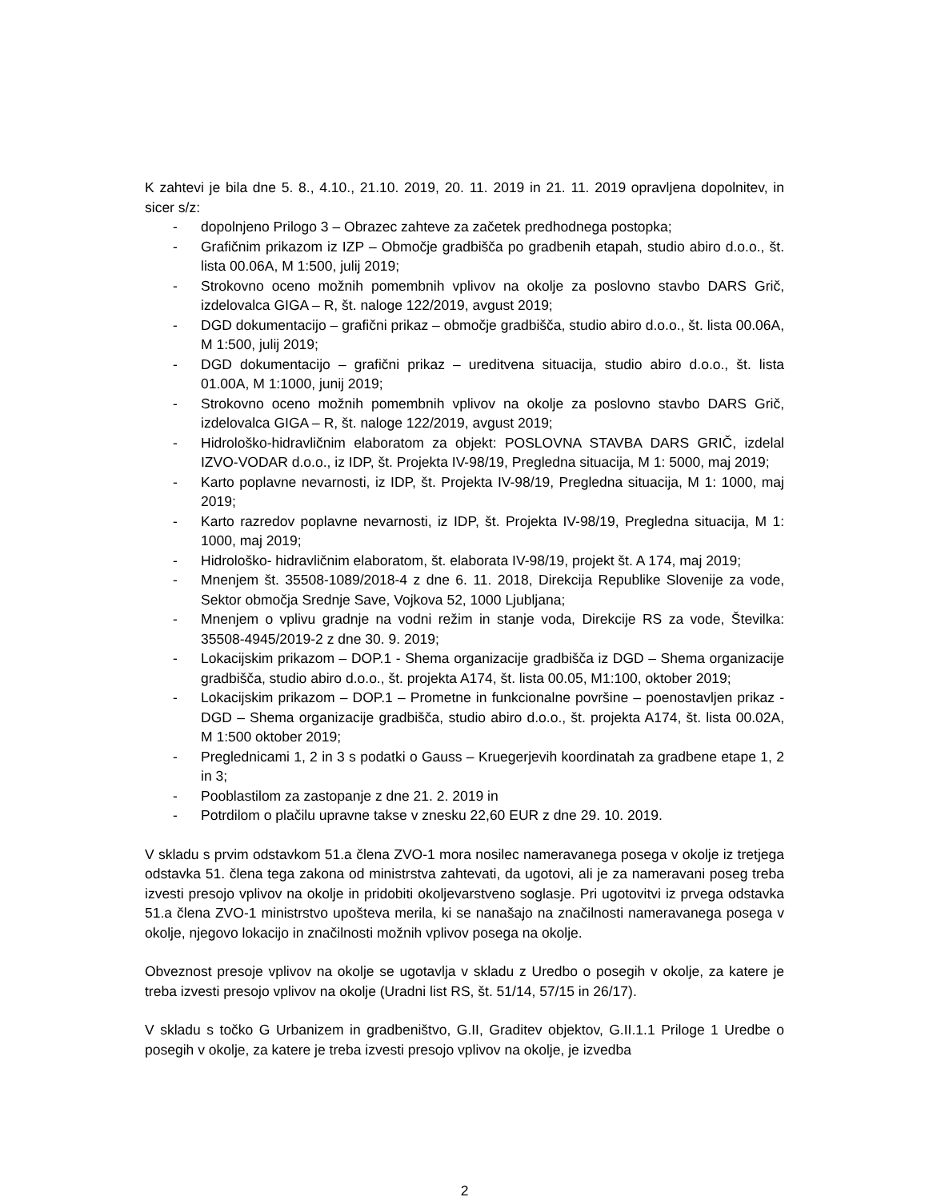K zahtevi je bila dne 5. 8., 4.10., 21.10. 2019, 20. 11. 2019 in 21. 11. 2019 opravljena dopolnitev, in sicer s/z:
- dopolnjeno Prilogo 3 – Obrazec zahteve za začetek predhodnega postopka;
- Grafičnim prikazom iz IZP – Območje gradbišča po gradbenih etapah, studio abiro d.o.o., št. lista 00.06A, M 1:500, julij 2019;
- Strokovno oceno možnih pomembnih vplivov na okolje za poslovno stavbo DARS Grič, izdelovalca GIGA – R, št. naloge 122/2019, avgust 2019;
- DGD dokumentacijo – grafični prikaz – območje gradbišča, studio abiro d.o.o., št. lista 00.06A, M 1:500, julij 2019;
- DGD dokumentacijo – grafični prikaz – ureditvena situacija, studio abiro d.o.o., št. lista 01.00A, M 1:1000, junij 2019;
- Strokovno oceno možnih pomembnih vplivov na okolje za poslovno stavbo DARS Grič, izdelovalca GIGA – R, št. naloge 122/2019, avgust 2019;
- Hidrološko-hidravličnim elaboratom za objekt: POSLOVNA STAVBA DARS GRIČ, izdelal IZVO-VODAR d.o.o., iz IDP, št. Projekta IV-98/19, Pregledna situacija, M 1: 5000, maj 2019;
- Karto poplavne nevarnosti, iz IDP, št. Projekta IV-98/19, Pregledna situacija, M 1: 1000, maj 2019;
- Karto razredov poplavne nevarnosti, iz IDP, št. Projekta IV-98/19, Pregledna situacija, M 1: 1000, maj 2019;
- Hidrološko- hidravličnim elaboratom, št. elaborata IV-98/19, projekt št. A 174, maj 2019;
- Mnenjem št. 35508-1089/2018-4 z dne 6. 11. 2018, Direkcija Republike Slovenije za vode, Sektor območja Srednje Save, Vojkova 52, 1000 Ljubljana;
- Mnenjem o vplivu gradnje na vodni režim in stanje voda, Direkcije RS za vode, Številka: 35508-4945/2019-2 z dne 30. 9. 2019;
- Lokacijskim prikazom – DOP.1 - Shema organizacije gradbišča iz DGD – Shema organizacije gradbišča, studio abiro d.o.o., št. projekta A174, št. lista 00.05, M1:100, oktober 2019;
- Lokacijskim prikazom – DOP.1 – Prometne in funkcionalne površine – poenostavljen prikaz - DGD – Shema organizacije gradbišča, studio abiro d.o.o., št. projekta A174, št. lista 00.02A, M 1:500 oktober 2019;
- Preglednicami 1, 2 in 3 s podatki o Gauss – Kruegerjevih koordinatah za gradbene etape 1, 2 in 3;
- Pooblastilom za zastopanje z dne 21. 2. 2019 in
- Potrdilom o plačilu upravne takse v znesku 22,60 EUR z dne 29. 10. 2019.
V skladu s prvim odstavkom 51.a člena ZVO-1 mora nosilec nameravanega posega v okolje iz tretjega odstavka 51. člena tega zakona od ministrstva zahtevati, da ugotovi, ali je za nameravani poseg treba izvesti presojo vplivov na okolje in pridobiti okoljevarstveno soglasje. Pri ugotovitvi iz prvega odstavka 51.a člena ZVO-1 ministrstvo upošteva merila, ki se nanašajo na značilnosti nameravanega posega v okolje, njegovo lokacijo in značilnosti možnih vplivov posega na okolje.
Obveznost presoje vplivov na okolje se ugotavlja v skladu z Uredbo o posegih v okolje, za katere je treba izvesti presojo vplivov na okolje (Uradni list RS, št. 51/14, 57/15 in 26/17).
V skladu s točko G Urbanizem in gradbeništvo, G.II, Graditev objektov, G.II.1.1 Priloge 1 Uredbe o posegih v okolje, za katere je treba izvesti presojo vplivov na okolje, je izvedba
2